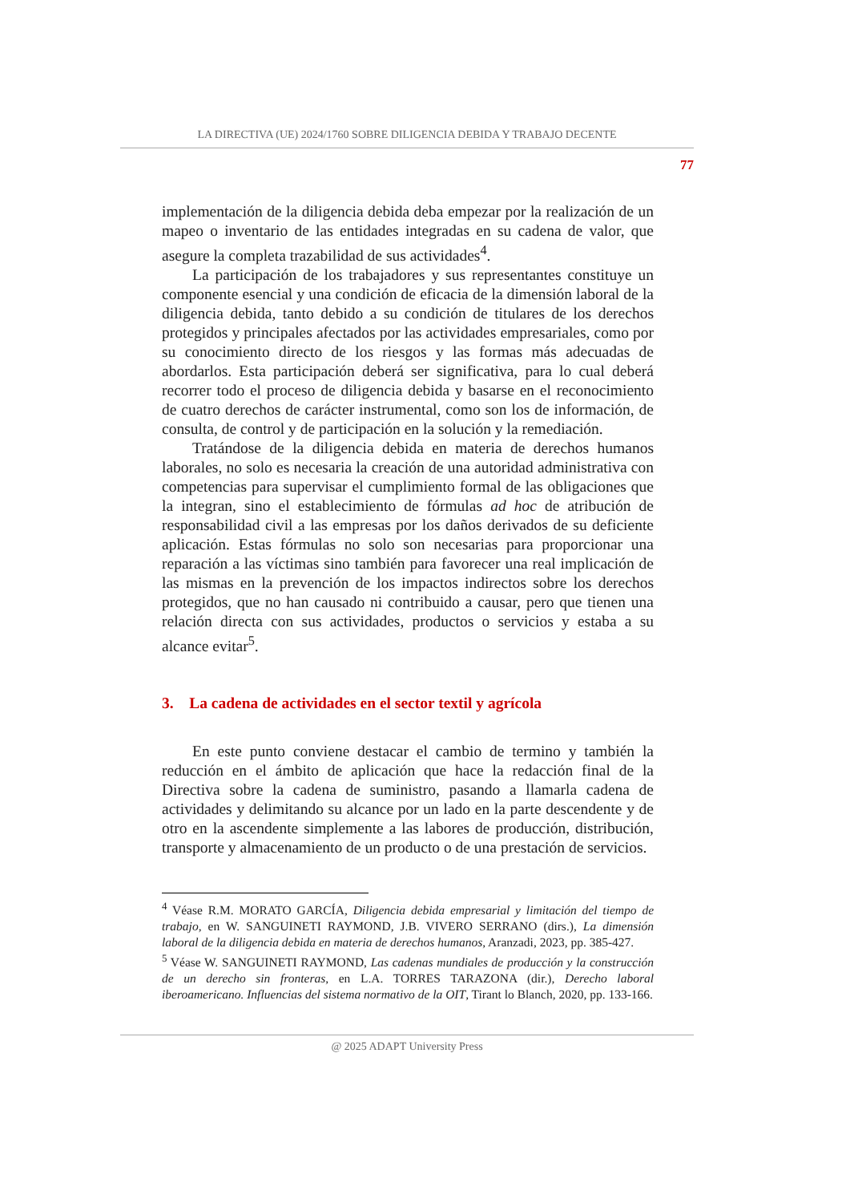LA DIRECTIVA (UE) 2024/1760 SOBRE DILIGENCIA DEBIDA Y TRABAJO DECENTE
77
implementación de la diligencia debida deba empezar por la realización de un mapeo o inventario de las entidades integradas en su cadena de valor, que asegure la completa trazabilidad de sus actividades<sup>4</sup>.
La participación de los trabajadores y sus representantes constituye un componente esencial y una condición de eficacia de la dimensión laboral de la diligencia debida, tanto debido a su condición de titulares de los derechos protegidos y principales afectados por las actividades empresariales, como por su conocimiento directo de los riesgos y las formas más adecuadas de abordarlos. Esta participación deberá ser significativa, para lo cual deberá recorrer todo el proceso de diligencia debida y basarse en el reconocimiento de cuatro derechos de carácter instrumental, como son los de información, de consulta, de control y de participación en la solución y la remediación.
Tratándose de la diligencia debida en materia de derechos humanos laborales, no solo es necesaria la creación de una autoridad administrativa con competencias para supervisar el cumplimiento formal de las obligaciones que la integran, sino el establecimiento de fórmulas ad hoc de atribución de responsabilidad civil a las empresas por los daños derivados de su deficiente aplicación. Estas fórmulas no solo son necesarias para proporcionar una reparación a las víctimas sino también para favorecer una real implicación de las mismas en la prevención de los impactos indirectos sobre los derechos protegidos, que no han causado ni contribuido a causar, pero que tienen una relación directa con sus actividades, productos o servicios y estaba a su alcance evitar<sup>5</sup>.
3. La cadena de actividades en el sector textil y agrícola
En este punto conviene destacar el cambio de termino y también la reducción en el ámbito de aplicación que hace la redacción final de la Directiva sobre la cadena de suministro, pasando a llamarla cadena de actividades y delimitando su alcance por un lado en la parte descendente y de otro en la ascendente simplemente a las labores de producción, distribución, transporte y almacenamiento de un producto o de una prestación de servicios.
<sup>4</sup> Véase R.M. MORATO GARCÍA, Diligencia debida empresarial y limitación del tiempo de trabajo, en W. SANGUINETI RAYMOND, J.B. VIVERO SERRANO (dirs.), La dimensión laboral de la diligencia debida en materia de derechos humanos, Aranzadi, 2023, pp. 385-427.
<sup>5</sup> Véase W. SANGUINETI RAYMOND, Las cadenas mundiales de producción y la construcción de un derecho sin fronteras, en L.A. TORRES TARAZONA (dir.), Derecho laboral iberoamericano. Influencias del sistema normativo de la OIT, Tirant lo Blanch, 2020, pp. 133-166.
@ 2025 ADAPT University Press